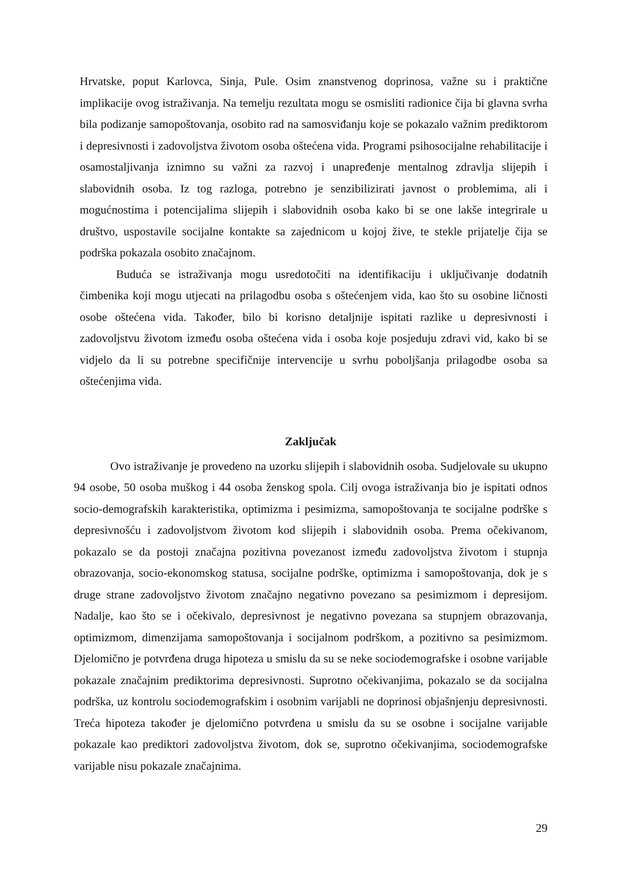Hrvatske, poput Karlovca, Sinja, Pule. Osim znanstvenog doprinosa, važne su i praktične implikacije ovog istraživanja. Na temelju rezultata mogu se osmisliti radionice čija bi glavna svrha bila podizanje samopoštovanja, osobito rad na samosviđanju koje se pokazalo važnim prediktorom i depresivnosti i zadovoljstva životom osoba oštećena vida. Programi psihosocijalne rehabilitacije i osamostaljivanja iznimno su važni za razvoj i unapređenje mentalnog zdravlja slijepih i slabovidnih osoba. Iz tog razloga, potrebno je senzibilizirati javnost o problemima, ali i mogućnostima i potencijalima slijepih i slabovidnih osoba kako bi se one lakše integrirale u društvo, uspostavile socijalne kontakte sa zajednicom u kojoj žive, te stekle prijatelje čija se podrška pokazala osobito značajnom.
Buduća se istraživanja mogu usredotočiti na identifikaciju i uključivanje dodatnih čimbenika koji mogu utjecati na prilagodbu osoba s oštećenjem vida, kao što su osobine ličnosti osobe oštećena vida. Također, bilo bi korisno detaljnije ispitati razlike u depresivnosti i zadovoljstvu životom između osoba oštećena vida i osoba koje posjeduju zdravi vid, kako bi se vidjelo da li su potrebne specifičnije intervencije u svrhu poboljšanja prilagodbe osoba sa oštećenjima vida.
Zaključak
Ovo istraživanje je provedeno na uzorku slijepih i slabovidnih osoba. Sudjelovale su ukupno 94 osobe, 50 osoba muškog i 44 osoba ženskog spola. Cilj ovoga istraživanja bio je ispitati odnos socio-demografskih karakteristika, optimizma i pesimizma, samopoštovanja te socijalne podrške s depresivnošću i zadovoljstvom životom kod slijepih i slabovidnih osoba. Prema očekivanom, pokazalo se da postoji značajna pozitivna povezanost između zadovoljstva životom i stupnja obrazovanja, socio-ekonomskog statusa, socijalne podrške, optimizma i samopoštovanja, dok je s druge strane zadovoljstvo životom značajno negativno povezano sa pesimizmom i depresijom. Nadalje, kao što se i očekivalo, depresivnost je negativno povezana sa stupnjem obrazovanja, optimizmom, dimenzijama samopoštovanja i socijalnom podrškom, a pozitivno sa pesimizmom. Djelomično je potvrđena druga hipoteza u smislu da su se neke sociodemografske i osobne varijable pokazale značajnim prediktorima depresivnosti. Suprotno očekivanjima, pokazalo se da socijalna podrška, uz kontrolu sociodemografskim i osobnim varijabli ne doprinosi objašnjenju depresivnosti. Treća hipoteza također je djelomično potvrđena u smislu da su se osobne i socijalne varijable pokazale kao prediktori zadovoljstva životom, dok se, suprotno očekivanjima, sociodemografske varijable nisu pokazale značajnima.
29